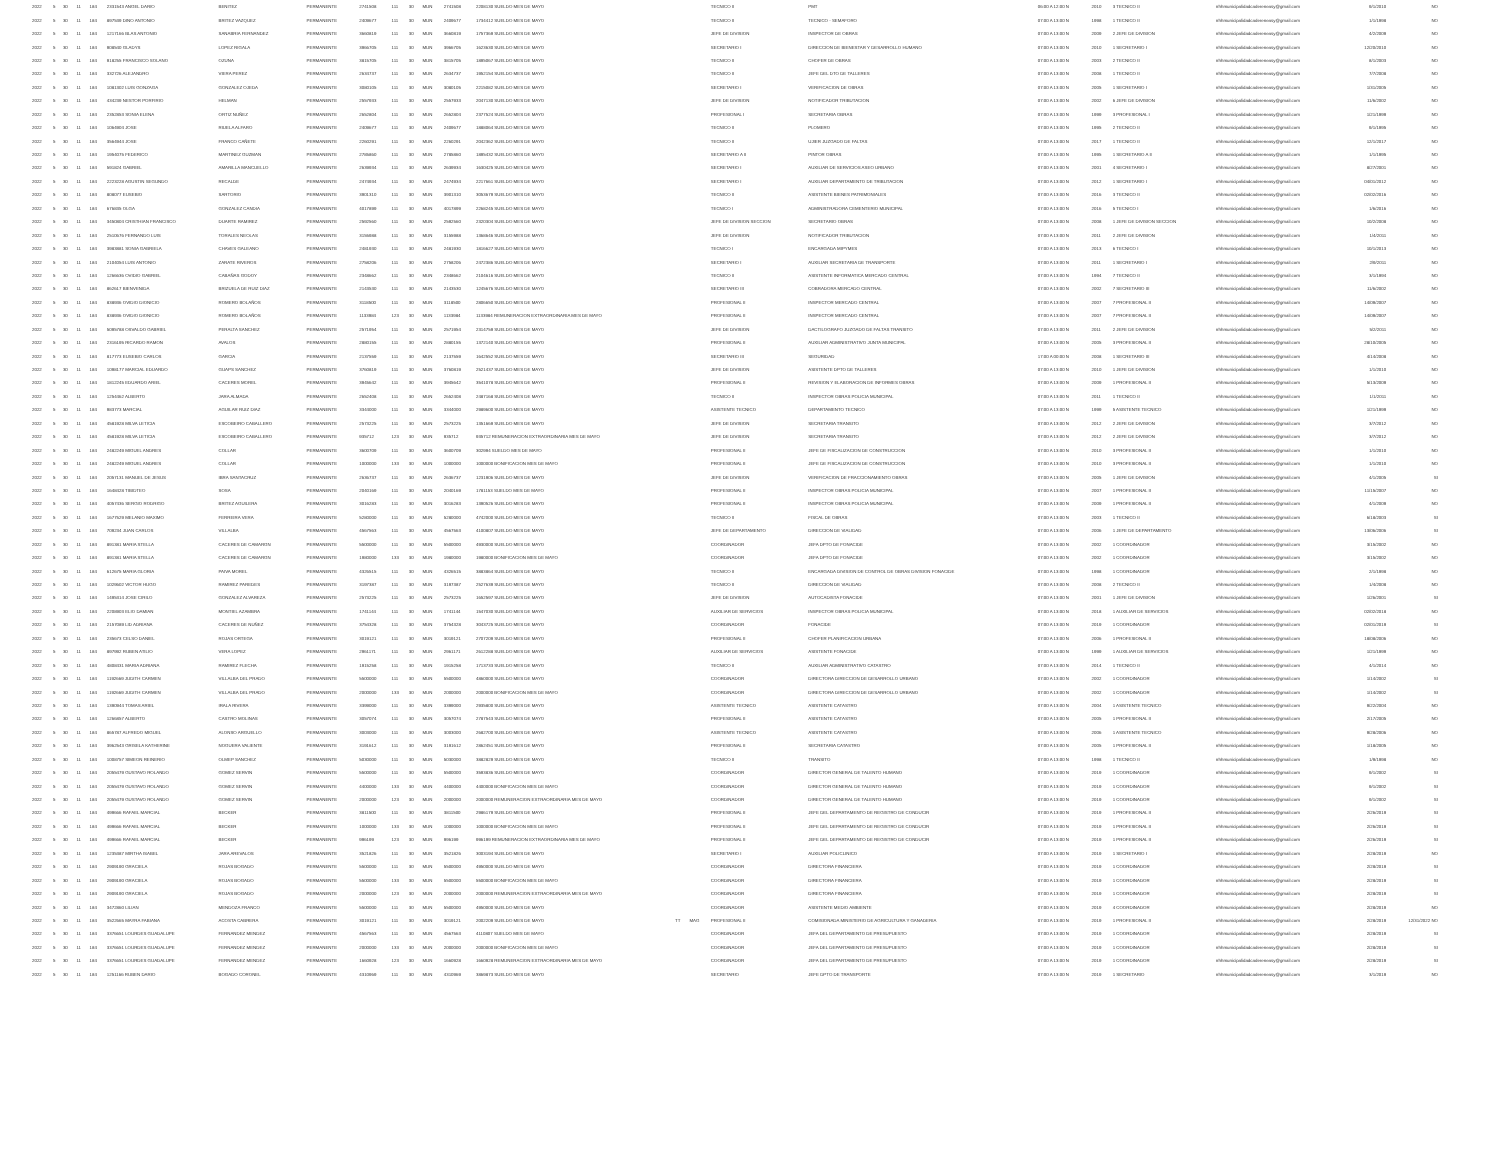| 2022 | 5 | 30 | 11 | 184 | 2331543 ANGEL DARIO | BENITEZ | PERMANENTE | 2741508 | 111 | 30 | MUN | 2741508 | 2208130 SUELDO MES DE MAYO | | | TECNICO II | PMT | 06:00 A 12:00 N | 2010 | 3 TECNICO II | rrhhmunicipalidadcadereneasy@gmail.com | 9/1/2010 | NO |
| 2022 | 5 | 30 | 11 | 184 | 897539 DINO ANTONIO | BRITEZ VAZQUEZ | PERMANENTE | 2409677 | 111 | 30 | MUN | 2409677 | 1734412 SUELDO MES DE MAYO | | | TECNICO II | TECNICO - SEMAFORO | 07:00 A 13:00 N | 1998 | 1 TECNICO II | rrhhmunicipalidadcadereneasy@gmail.com | 1/1/1998 | NO |
| 2022 | 5 | 30 | 11 | 184 | 1217166 BLAS ANTONIO | SANABRIA FERNANDEZ | PERMANENTE | 3660819 | 111 | 30 | MUN | 3660819 | 1757369 SUELDO MES DE MAYO | | | JEFE DE DIVISION | INSPECTOR DE OBRAS | 07:00 A 13:00 N | 2009 | 2 JEFE DE DIVISION | rrhhmunicipalidadcadereneasy@gmail.com | 4/2/2009 | NO |
| 2022 | 5 | 30 | 11 | 184 | 908540 GLADYS | LOPEZ RIGALA | PERMANENTE | 3966705 | 111 | 30 | MUN | 3966705 | 1623630 SUELDO MES DE MAYO | | | SECRETARIO I | DIRECCION DE BIENESTAR Y DESARROLLO HUMANO | 07:00 A 13:00 N | 2010 | 1 SECRETARIO I | rrhhmunicipalidadcadereneasy@gmail.com | 12/20/2010 | NO |
| 2022 | 5 | 30 | 11 | 184 | 918255 FRANCISCO SOLANO | OZUNA | PERMANENTE | 3815705 | 111 | 30 | MUN | 3815705 | 1895067 SUELDO MES DE MAYO | | | TECNICO II | CHOFER DE OBRAS | 07:00 A 13:00 N | 2003 | 2 TECNICO II | rrhhmunicipalidadcadereneasy@gmail.com | 8/1/2003 | NO |
| 2022 | 5 | 30 | 11 | 184 | 332726 ALEJANDRO | VIERA PEREZ | PERMANENTE | 2634737 | 111 | 30 | MUN | 2634737 | 1952154 SUELDO MES DE MAYO | | | TECNICO II | JEFE DEL DTO DE TALLERES | 07:00 A 13:00 N | 2008 | 1 TECNICO II | rrhhmunicipalidadcadereneasy@gmail.com | 7/7/2008 | NO |
| 2022 | 5 | 30 | 11 | 184 | 1081302 LUIS GONZAGA | GONZALEZ OJEDA | PERMANENTE | 3080105 | 111 | 30 | MUN | 3080105 | 2215082 SUELDO MES DE MAYO | | | SECRETARIO I | VERIFICACION DE OBRAS | 07:00 A 13:00 N | 2005 | 1 SECRETARIO I | rrhhmunicipalidadcadereneasy@gmail.com | 1/31/2005 | NO |
| 2022 | 5 | 30 | 11 | 184 | 434239 NESTOR PORFIRIO | HELMAN | PERMANENTE | 2557933 | 111 | 30 | MUN | 2557933 | 2047130 SUELDO MES DE MAYO | | | JEFE DE DIVISION | NOTIFICADOR TRIBUTACION | 07:00 A 13:00 N | 2002 | 6 JEFE DE DIVISION | rrhhmunicipalidadcadereneasy@gmail.com | 11/6/2002 | NO |
| 2022 | 5 | 30 | 11 | 184 | 2352853 SONIA ELENA | ORTIZ NUÑEZ | PERMANENTE | 2652804 | 111 | 30 | MUN | 2652804 | 2377524 SUELDO MES DE MAYO | | | PROFESIONAL I | SECRETARIA OBRAS | 07:00 A 13:00 N | 1999 | 3 PROFESIONAL I | rrhhmunicipalidadcadereneasy@gmail.com | 1/21/1999 | NO |
| 2022 | 5 | 30 | 11 | 184 | 1064904 JOSE | RIUELA ALFARO | PERMANENTE | 2409677 | 111 | 30 | MUN | 2409677 | 1888064 SUELDO MES DE MAYO | | | TECNICO II | PLOMERO | 07:00 A 13:00 N | 1995 | 2 TECNICO II | rrhhmunicipalidadcadereneasy@gmail.com | 9/1/1995 | NO |
| 2022 | 5 | 30 | 11 | 184 | 3564944 JOSE | FRANCO CAÑETE | PERMANENTE | 2260291 | 111 | 30 | MUN | 2260291 | 2042362 SUELDO MES DE MAYO | | | TECNICO II | UJIER JUZGADO DE FALTAS | 07:00 A 13:00 N | 2017 | 1 TECNICO II | rrhhmunicipalidadcadereneasy@gmail.com | 12/1/2017 | NO |
| 2022 | 5 | 30 | 11 | 184 | 1954075 FEDERICO | MARTINEZ GUZMAN | PERMANENTE | 2785860 | 111 | 30 | MUN | 2785860 | 1895432 SUELDO MES DE MAYO | | | SECRETARIO A II | PINTOR OBRAS | 07:00 A 13:00 N | 1995 | 1 SECRETARIO A II | rrhhmunicipalidadcadereneasy@gmail.com | 1/1/1995 | NO |
| 2022 | 5 | 30 | 11 | 184 | 591824 GABRIEL | AMARILLA MANCUELLO | PERMANENTE | 2639934 | 111 | 30 | MUN | 2639934 | 1630425 SUELDO MES DE MAYO | | | SECRETARIO I | AUXILIAR DE SERVICIOS ASEO URBANO | 07:00 A 13:00 N | 2001 | 4 SECRETARIO I | rrhhmunicipalidadcadereneasy@gmail.com | 8/27/2001 | NO |
| 2022 | 5 | 30 | 11 | 184 | 2223228 AGUSTIN SEGUNDO | RECALDE | PERMANENTE | 2474934 | 111 | 30 | MUN | 2474934 | 2217661 SUELDO MES DE MAYO | | | SECRETARIO I | AUXILIAR DEPARTAMENTO DE TRIBUTACION | 07:00 A 13:00 N | 2012 | 1 SECRETARIO I | rrhhmunicipalidadcadereneasy@gmail.com | 04/01/2012 | NO |
| 2022 | 5 | 30 | 11 | 184 | 808077 EUSEBIO | SARTORIO | PERMANENTE | 3901310 | 111 | 30 | MUN | 3901310 | 3053679 SUELDO MES DE MAYO | | | TECNICO II | ASISTENTE BIENES PATRIMONIALES | 07:00 A 13:00 N | 2016 | 3 TECNICO II | rrhhmunicipalidadcadereneasy@gmail.com | 02/02/2016 | NO |
| 2022 | 5 | 30 | 11 | 184 | 676835 OLGA | GONZALEZ CANDIA | PERMANENTE | 4017899 | 111 | 30 | MUN | 4017899 | 2268245 SUELDO MES DE MAYO | | | TECNICO I | ADMINISTRADORA CEMENTERIO MUNICIPAL | 07:00 A 13:00 N | 2016 | 5 TECNICO I | rrhhmunicipalidadcadereneasy@gmail.com | 1/6/2016 | NO |
| 2022 | 5 | 30 | 11 | 184 | 3450804 CRISTHIAN FRANCISCO | DUARTE RAMIREZ | PERMANENTE | 2592560 | 111 | 30 | MUN | 2592560 | 2320304 SUELDO MES DE MAYO | | | JEFE DE DIVISION SECCION | SECRETARIO OBRAS | 07:00 A 13:00 N | 2008 | 1 JEFE DE DIVISION SECCION | rrhhmunicipalidadcadereneasy@gmail.com | 10/2/2008 | NO |
| 2022 | 5 | 30 | 11 | 184 | 2510676 FERNANDO LUIS | TORALES NEOLAS | PERMANENTE | 3155988 | 111 | 30 | MUN | 3155988 | 1368646 SUELDO MES DE MAYO | | | JEFE DE DIVISION | NOTIFICADOR TRIBUTACION | 07:00 A 13:00 N | 2011 | 2 JEFE DE DIVISION | rrhhmunicipalidadcadereneasy@gmail.com | 1/4/2011 | NO |
| 2022 | 5 | 30 | 11 | 184 | 3983881 SONIA GABRIELA | CHAVES GALEANO | PERMANENTE | 2481930 | 111 | 30 | MUN | 2481930 | 1816627 SUELDO MES DE MAYO | | | TECNICO I | ENCARGADA MIPYMES | 07:00 A 13:00 N | 2013 | 6 TECNICO I | rrhhmunicipalidadcadereneasy@gmail.com | 10/1/2013 | NO |
| 2022 | 5 | 30 | 11 | 184 | 2104054 LUIS ANTONIO | ZARATE RIVEROS | PERMANENTE | 2758206 | 111 | 30 | MUN | 2758206 | 2472386 SUELDO MES DE MAYO | | | SECRETARIO I | AUXILIAR SECRETARIA DE TRANSPORTE | 07:00 A 13:00 N | 2011 | 1 SECRETARIO I | rrhhmunicipalidadcadereneasy@gmail.com | 2/9/2011 | NO |
| 2022 | 5 | 30 | 11 | 184 | 1266636 OVIDIO GABRIEL | CABAÑAS GODOY | PERMANENTE | 2348662 | 111 | 30 | MUN | 2348662 | 2104616 SUELDO MES DE MAYO | | | TECNICO II | ASISTENTE INFORMATICA MERCADO CENTRAL | 07:00 A 13:00 N | 1994 | 7 TECNICO II | rrhhmunicipalidadcadereneasy@gmail.com | 3/1/1994 | NO |
| 2022 | 5 | 30 | 11 | 184 | 862617 BIENVENIDA | BRIZUELA DE RUIZ DIAZ | PERMANENTE | 2143530 | 111 | 30 | MUN | 2143530 | 1245676 SUELDO MES DE MAYO | | | SECRETARIO III | COBRADORA MERCADO CENTRAL | 07:00 A 13:00 N | 2002 | 7 SECRETARIO III | rrhhmunicipalidadcadereneasy@gmail.com | 11/6/2002 | NO |
| 2022 | 5 | 30 | 11 | 184 | 838936 OVIDIO DIONICIO | ROMERO BOLAÑOS | PERMANENTE | 3118500 | 111 | 30 | MUN | 3118500 | 2806650 SUELDO MES DE MAYO | | | PROFESIONAL II | INSPECTOR MERCADO CENTRAL | 07:00 A 13:00 N | 2007 | 7 PROFESIONAL II | rrhhmunicipalidadcadereneasy@gmail.com | 14/09/2007 | NO |
| 2022 | 5 | 30 | 11 | 184 | 838936 OVIDIO DIONICIO | ROMERO BOLAÑOS | PERMANENTE | 1133984 | 123 | 30 | MUN | 1133984 | 1133984 REMUNERACION EXTRAORDINARIA MES DE MAYO | | | PROFESIONAL II | INSPECTOR MERCADO CENTRAL | 07:00 A 13:00 N | 2007 | 7 PROFESIONAL II | rrhhmunicipalidadcadereneasy@gmail.com | 14/09/2007 | NO |
| 2022 | 5 | 30 | 11 | 184 | 5095788 OSVALDO GABRIEL | PERALTA SANCHEZ | PERMANENTE | 2571954 | 111 | 30 | MUN | 2571954 | 2314759 SUELDO MES DE MAYO | | | JEFE DE DIVISION | DACTILOGRAFO JUZGADO DE FALTAS TRANSITO | 07:00 A 13:00 N | 2011 | 2 JEFE DE DIVISION | rrhhmunicipalidadcadereneasy@gmail.com | 5/2/2011 | NO |
| 2022 | 5 | 30 | 11 | 184 | 2316195 RICARDO RAMON | AVALOS | PERMANENTE | 2880155 | 111 | 30 | MUN | 2880155 | 1372140 SUELDO MES DE MAYO | | | PROFESIONAL II | AUXILIAR ADMINISTRATIVO JUNTA MUNICIPAL | 07:00 A 13:00 N | 2005 | 3 PROFESIONAL II | rrhhmunicipalidadcadereneasy@gmail.com | 28/10/2005 | NO |
| 2022 | 5 | 30 | 11 | 184 | 817773 EUSEBIO CARLOS | GARCIA | PERMANENTE | 2137559 | 111 | 30 | MUN | 2137559 | 1642552 SUELDO MES DE MAYO | | | SECRETARIO III | SEGURIDAD | 17:00 A 00:00 N | 2008 | 1 SECRETARIO III | rrhhmunicipalidadcadereneasy@gmail.com | 4/14/2008 | NO |
| 2022 | 5 | 30 | 11 | 184 | 1098177 MARCIAL EDUARDO | GUAPS SANCHEZ | PERMANENTE | 3760819 | 111 | 30 | MUN | 3760819 | 2521437 SUELDO MES DE MAYO | | | JEFE DE DIVISION | ASISTENTE DPTO DE TALLERES | 07:00 A 13:00 N | 2010 | 1 JEFE DE DIVISION | rrhhmunicipalidadcadereneasy@gmail.com | 1/1/2010 | NO |
| 2022 | 5 | 30 | 11 | 184 | 1812245 EDUARDO ARIEL | CACERES MOREL | PERMANENTE | 3945642 | 111 | 30 | MUN | 3945642 | 3541078 SUELDO MES DE MAYO | | | PROFESIONAL II | REVISION Y ELABORACION DE INFORMES OBRAS | 07:00 A 13:00 N | 2009 | 1 PROFESIONAL II | rrhhmunicipalidadcadereneasy@gmail.com | 5/13/2009 | NO |
| 2022 | 5 | 30 | 11 | 184 | 1254462 ALBERTO | JARA ALMADA | PERMANENTE | 2652408 | 111 | 30 | MUN | 2652408 | 2487168 SUELDO MES DE MAYO | | | TECNICO II | INSPECTOR OBRAS POLICIA MUNICIPAL | 07:00 A 13:00 N | 2011 | 1 TECNICO II | rrhhmunicipalidadcadereneasy@gmail.com | 1/1/2011 | NO |
| 2022 | 5 | 30 | 11 | 184 | 983773 MARCIAL | AGUILAR RUIZ DIAZ | PERMANENTE | 3344000 | 111 | 30 | MUN | 3344000 | 2989600 SUELDO MES DE MAYO | | | ASISTENTE TECNICO | DEPARTAMENTO TECNICO | 07:00 A 13:00 N | 1999 | 5 ASISTENTE TECNICO | rrhhmunicipalidadcadereneasy@gmail.com | 1/21/1999 | NO |
| 2022 | 5 | 30 | 11 | 184 | 4581928 MILVA LETICIA | ESCOBEIRO CABALLERO | PERMANENTE | 2573225 | 111 | 30 | MUN | 2573225 | 1351669 SUELDO MES DE MAYO | | | JEFE DE DIVISION | SECRETARIA TRANSITO | 07:00 A 13:00 N | 2012 | 2 JEFE DE DIVISION | rrhhmunicipalidadcadereneasy@gmail.com | 3/7/2012 | NO |
| 2022 | 5 | 30 | 11 | 184 | 4581928 MILVA LETICIA | ESCOBEIRO CABALLERO | PERMANENTE | 935712 | 123 | 30 | MUN | 935712 | 935712 REMUNERACION EXTRAORDINARIA MES DE MAYO | | | JEFE DE DIVISION | SECRETARIA TRANSITO | 07:00 A 13:00 N | 2012 | 2 JEFE DE DIVISION | rrhhmunicipalidadcadereneasy@gmail.com | 3/7/2012 | NO |
| 2022 | 5 | 30 | 11 | 184 | 2482249 MIGUEL ANDRES | COLLAR | PERMANENTE | 3600709 | 111 | 30 | MUN | 3600709 | 302994 SUELDO MES DE MAYO | | | PROFESIONAL II | JEFE DE FISCALIZACION DE CONSTRUCCION | 07:00 A 13:00 N | 2010 | 3 PROFESIONAL II | rrhhmunicipalidadcadereneasy@gmail.com | 1/1/2010 | NO |
| 2022 | 5 | 30 | 11 | 184 | 2482249 MIGUEL ANDRES | COLLAR | PERMANENTE | 1000000 | 133 | 30 | MUN | 1000000 | 1000000 BONIFICACION MES DE MAYO | | | PROFESIONAL II | JEFE DE FISCALIZACION DE CONSTRUCCION | 07:00 A 13:00 N | 2010 | 3 PROFESIONAL II | rrhhmunicipalidadcadereneasy@gmail.com | 1/1/2010 | NO |
| 2022 | 5 | 30 | 11 | 184 | 2057131 MANUEL DE JESUS | IBRA SANTACRUZ | PERMANENTE | 2636737 | 111 | 30 | MUN | 2636737 | 1231906 SUELDO MES DE MAYO | | | JEFE DE DIVISION | VERIFICACION DE FRACCIONAMIENTO OBRAS | 07:00 A 13:00 N | 2005 | 1 JEFE DE DIVISION | rrhhmunicipalidadcadereneasy@gmail.com | 4/1/2005 | SI |
| 2022 | 5 | 30 | 11 | 184 | 1648428 TIBIDTEO | SOSA | PERMANENTE | 2040169 | 111 | 30 | MUN | 2040169 | 1781153 SUELDO MES DE MAYO | | | PROFESIONAL II | INSPECTOR OBRAS POLICIA MUNICIPAL | 07:00 A 13:00 N | 2007 | 1 PROFESIONAL II | rrhhmunicipalidadcadereneasy@gmail.com | 11/15/2007 | NO |
| 2022 | 5 | 30 | 11 | 184 | 4057436 SERGIO RODRIGO | BRITEZ AGUILERA | PERMANENTE | 3016283 | 111 | 30 | MUN | 3016283 | 1390526 SUELDO MES DE MAYO | | | PROFESIONAL II | INSPECTOR OBRAS POLICIA MUNICIPAL | 07:00 A 13:00 N | 2009 | 1 PROFESIONAL II | rrhhmunicipalidadcadereneasy@gmail.com | 4/1/2009 | NO |
| 2022 | 5 | 30 | 11 | 184 | 1677529 MELANIO MAXIMO | FERREIRA VERA | PERMANENTE | 5280000 | 111 | 30 | MUN | 5280000 | 4742000 SUELDO MES DE MAYO | | | TECNICO II | FISCAL DE OBRAS | 07:00 A 13:00 N | 2003 | 1 TECNICO II | rrhhmunicipalidadcadereneasy@gmail.com | 6/18/2003 | SI |
| 2022 | 5 | 30 | 11 | 184 | 709234 JUAN CARLOS | VILLALBA | PERMANENTE | 4567563 | 111 | 30 | MUN | 4567563 | 4100807 SUELDO MES DE MAYO | | | JEFE DE DEPARTAMENTO | DIRECCION DE VIALIDAD | 07:00 A 13:00 N | 2006 | 1 JEFE DE DEPARTAMENTO | rrhhmunicipalidadcadereneasy@gmail.com | 13/06/2006 | SI |
| 2022 | 5 | 30 | 11 | 184 | 891381 MARIA STELLA | CACERES DE CAMARGN | PERMANENTE | 5500000 | 111 | 30 | MUN | 5500000 | 4930000 SUELDO MES DE MAYO | | | COORDINADOR | JEFA DPTO DE FONACIDE | 07:00 A 13:00 N | 2002 | 1 COORDINADOR | rrhhmunicipalidadcadereneasy@gmail.com | 3/15/2002 | NO |
| 2022 | 5 | 30 | 11 | 184 | 891381 MARIA STELLA | CACERES DE CAMARGN | PERMANENTE | 1980000 | 133 | 30 | MUN | 1980000 | 1980000 BONIFICACION MES DE MAYO | | | COORDINADOR | JEFA DPTO DE FONACIDE | 07:00 A 13:00 N | 2002 | 1 COORDINADOR | rrhhmunicipalidadcadereneasy@gmail.com | 3/15/2002 | NO |
| 2022 | 5 | 30 | 11 | 184 | 612675 MARIA GLORIA | PAIVA MOREL | PERMANENTE | 4326515 | 111 | 30 | MUN | 4326515 | 3883864 SUELDO MES DE MAYO | | | TECNICO II | ENCARGADA DIVISION DE CONTROL DE OBRAS DIVISION FONACIDE | 07:00 A 13:00 N | 1998 | 1 COORDINADOR | rrhhmunicipalidadcadereneasy@gmail.com | 2/1/1998 | NO |
| 2022 | 5 | 30 | 11 | 184 | 1029602 VICTOR HUGO | RAMIREZ PAREDES | PERMANENTE | 3197387 | 111 | 30 | MUN | 3197387 | 2527639 SUELDO MES DE MAYO | | | TECNICO II | DIRECCION DE VIALIDAD | 07:00 A 13:00 N | 2008 | 2 TECNICO II | rrhhmunicipalidadcadereneasy@gmail.com | 1/4/2008 | NO |
| 2022 | 5 | 30 | 11 | 184 | 1495314 JOSE CIRILO | GONZALEZ ALVAREZA | PERMANENTE | 2573225 | 111 | 30 | MUN | 2573225 | 1652597 SUELDO MES DE MAYO | | | JEFE DE DIVISION | AUTOCADISTA FONACIDE | 07:00 A 13:00 N | 2001 | 1 JEFE DE DIVISION | rrhhmunicipalidadcadereneasy@gmail.com | 1/26/2001 | SI |
| 2022 | 5 | 30 | 11 | 184 | 2208903 ELIO DAMIAN | MONTIEL AZAMBRA | PERMANENTE | 1741144 | 111 | 30 | MUN | 1741144 | 1547030 SUELDO MES DE MAYO | | | AUXILIAR DE SERVICIOS | INSPECTOR OBRAS POLICIA MUNICIPAL | 07:00 A 13:00 N | 2018 | 1 AUXILIAR DE SERVICIOS | rrhhmunicipalidadcadereneasy@gmail.com | 02/02/2018 | NO |
| 2022 | 5 | 30 | 11 | 184 | 2157089 LID ADRIANA | CACERES DE NUÑEZ | PERMANENTE | 3754328 | 111 | 30 | MUN | 3754328 | 3043725 SUELDO MES DE MAYO | | | COORDINADOR | FONACIDE | 07:00 A 13:00 N | 2019 | 1 COORDINADOR | rrhhmunicipalidadcadereneasy@gmail.com | 02/01/2019 | SI |
| 2022 | 5 | 30 | 11 | 184 | 235673 CELSO DANIEL | ROJAS ORTEGA | PERMANENTE | 3019121 | 111 | 30 | MUN | 3019121 | 2707209 SUELDO MES DE MAYO | | | PROFESIONAL II | CHOFER PLANIFICACION URBANA | 07:00 A 13:00 N | 2006 | 1 PROFESIONAL II | rrhhmunicipalidadcadereneasy@gmail.com | 18/08/2006 | NO |
| 2022 | 5 | 30 | 11 | 184 | 897992 RUBEN ATILIO | VERA LOPEZ | PERMANENTE | 2961171 | 111 | 30 | MUN | 2961171 | 2612288 SUELDO MES DE MAYO | | | AUXILIAR DE SERVICIOS | ASISTENTE FONACIDE | 07:00 A 13:00 N | 1999 | 1 AUXILIAR DE SERVICIOS | rrhhmunicipalidadcadereneasy@gmail.com | 1/21/1999 | NO |
| 2022 | 5 | 30 | 11 | 184 | 4808431 MARIA ADRIANA | RAMIREZ FLECHA | PERMANENTE | 1915258 | 111 | 30 | MUN | 1915258 | 1713733 SUELDO MES DE MAYO | | | TECNICO II | AUXILIAR ADMINISTRATIVO CATASTRO | 07:00 A 13:00 N | 2014 | 1 TECNICO II | rrhhmunicipalidadcadereneasy@gmail.com | 4/1/2014 | NO |
| 2022 | 5 | 30 | 11 | 184 | 1192669 JUDITH CARMEN | VILLALBA DEL PRADO | PERMANENTE | 5500000 | 111 | 30 | MUN | 5500000 | 4860000 SUELDO MES DE MAYO | | | COORDINADOR | DIRECTORA DIRECCION DE DESARROLLO URBANO | 07:00 A 13:00 N | 2002 | 1 COORDINADOR | rrhhmunicipalidadcadereneasy@gmail.com | 1/14/2002 | SI |
| 2022 | 5 | 30 | 11 | 184 | 1192669 JUDITH CARMEN | VILLALBA DEL PRADO | PERMANENTE | 2000000 | 133 | 30 | MUN | 2000000 | 2000000 BONIFICACION MES DE MAYO | | | COORDINADOR | DIRECTORA DIRECCION DE DESARROLLO URBANO | 07:00 A 13:00 N | 2002 | 1 COORDINADOR | rrhhmunicipalidadcadereneasy@gmail.com | 1/14/2002 | SI |
| 2022 | 5 | 30 | 11 | 184 | 1390944 TOMAS ARIEL | IRALA RIVERA | PERMANENTE | 3399000 | 111 | 30 | MUN | 3399000 | 2935800 SUELDO MES DE MAYO | | | ASISTENTE TECNICO | ASISTENTE CATASTRO | 07:00 A 13:00 N | 2004 | 1 ASISTENTE TECNICO | rrhhmunicipalidadcadereneasy@gmail.com | 9/22/2004 | NO |
| 2022 | 5 | 30 | 11 | 184 | 1266857 ALBERTO | CASTRO MOLINAS | PERMANENTE | 3057074 | 111 | 30 | MUN | 3057074 | 2787543 SUELDO MES DE MAYO | | | PROFESIONAL II | ASISTENTE CATASTRO | 07:00 A 13:00 N | 2005 | 1 PROFESIONAL II | rrhhmunicipalidadcadereneasy@gmail.com | 2/17/2005 | NO |
| 2022 | 5 | 30 | 11 | 184 | 865787 ALFREDO MIGUEL | ALONSO ARGUELLO | PERMANENTE | 3003000 | 111 | 30 | MUN | 3003000 | 2682700 SUELDO MES DE MAYO | | | ASISTENTE TECNICO | ASISTENTE CATASTRO | 07:00 A 13:00 N | 2006 | 1 ASISTENTE TECNICO | rrhhmunicipalidadcadereneasy@gmail.com | 9/28/2006 | NO |
| 2022 | 5 | 30 | 11 | 184 | 3962543 GRISELA KATHERINE | NOGUERA VALIENTE | PERMANENTE | 3191612 | 111 | 30 | MUN | 3191612 | 2862451 SUELDO MES DE MAYO | | | PROFESIONAL II | SECRETARIA CATASTRO | 07:00 A 13:00 N | 2005 | 1 PROFESIONAL II | rrhhmunicipalidadcadereneasy@gmail.com | 1/18/2005 | NO |
| 2022 | 5 | 30 | 11 | 184 | 1008757 SIMEON REINERIO | OLMEP SANCHEZ | PERMANENTE | 5030000 | 111 | 30 | MUN | 5030000 | 3882829 SUELDO MES DE MAYO | | | TECNICO II | TRANSITO | 07:00 A 13:00 N | 1998 | 1 TECNICO II | rrhhmunicipalidadcadereneasy@gmail.com | 1/9/1998 | NO |
| 2022 | 5 | 30 | 11 | 184 | 2055479 GUSTAVO ROLANDO | GOMEZ SERVIN | PERMANENTE | 5500000 | 111 | 30 | MUN | 5500000 | 3593836 SUELDO MES DE MAYO | | | COORDINADOR | DIRECTOR GENERAL DE TALENTO HUMANO | 07:00 A 13:00 N | 2019 | 1 COORDINADOR | rrhhmunicipalidadcadereneasy@gmail.com | 9/1/2002 | SI |
| 2022 | 5 | 30 | 11 | 184 | 2055479 GUSTAVO ROLANDO | GOMEZ SERVIN | PERMANENTE | 4400000 | 133 | 30 | MUN | 4400000 | 4400000 BONIFICACION MES DE MAYO | | | COORDINADOR | DIRECTOR GENERAL DE TALENTO HUMANO | 07:00 A 13:00 N | 2019 | 1 COORDINADOR | rrhhmunicipalidadcadereneasy@gmail.com | 9/1/2002 | SI |
| 2022 | 5 | 30 | 11 | 184 | 2055479 GUSTAVO ROLANDO | GOMEZ SERVIN | PERMANENTE | 2000000 | 123 | 30 | MUN | 2000000 | 2000000 REMUNERACION EXTRAORDINARIA MES DE MAYO | | | COORDINADOR | DIRECTOR GENERAL DE TALENTO HUMANO | 07:00 A 13:00 N | 2019 | 1 COORDINADOR | rrhhmunicipalidadcadereneasy@gmail.com | 9/1/2002 | SI |
| 2022 | 5 | 30 | 11 | 184 | 499666 RAFAEL MARCIAL | BECKER | PERMANENTE | 3811500 | 111 | 30 | MUN | 3811500 | 2986179 SUELDO MES DE MAYO | | | PROFESIONAL II | JEFE DEL DEPARTAMENTO DE REGISTRO DE CONDUCIR | 07:00 A 13:00 N | 2019 | 1 PROFESIONAL II | rrhhmunicipalidadcadereneasy@gmail.com | 2/26/2019 | SI |
| 2022 | 5 | 30 | 11 | 184 | 499666 RAFAEL MARCIAL | BECKER | PERMANENTE | 1000000 | 133 | 30 | MUN | 1000000 | 1000000 BONIFICACION MES DE MAYO | | | PROFESIONAL II | JEFE DEL DEPARTAMENTO DE REGISTRO DE CONDUCIR | 07:00 A 13:00 N | 2019 | 1 PROFESIONAL II | rrhhmunicipalidadcadereneasy@gmail.com | 2/26/2019 | SI |
| 2022 | 5 | 30 | 11 | 184 | 499666 RAFAEL MARCIAL | BECKER | PERMANENTE | 996199 | 123 | 30 | MUN | 996199 | 996199 REMUNERACION EXTRAORDINARIA MES DE MAYO | | | PROFESIONAL II | JEFE DEL DEPARTAMENTO DE REGISTRO DE CONDUCIR | 07:00 A 13:00 N | 2019 | 1 PROFESIONAL II | rrhhmunicipalidadcadereneasy@gmail.com | 2/26/2019 | SI |
| 2022 | 5 | 30 | 11 | 184 | 1235387 MIRTHA ISABEL | JARA AREVALOS | PERMANENTE | 3521826 | 111 | 30 | MUN | 3521826 | 3003194 SUELDO MES DE MAYO | | | SECRETARIO I | AUXILIAR POLICLINICO | 07:00 A 13:00 N | 2019 | 1 SECRETARIO I | rrhhmunicipalidadcadereneasy@gmail.com | 2/28/2019 | NO |
| 2022 | 5 | 30 | 11 | 184 | 2909190 GRACIELA | ROJAS BOGADO | PERMANENTE | 5500000 | 111 | 30 | MUN | 5500000 | 4950000 SUELDO MES DE MAYO | | | COORDINADOR | DIRECTORA FINANCIERA | 07:00 A 13:00 N | 2019 | 1 COORDINADOR | rrhhmunicipalidadcadereneasy@gmail.com | 2/28/2019 | SI |
| 2022 | 5 | 30 | 11 | 184 | 2909190 GRACIELA | ROJAS BOGADO | PERMANENTE | 5500000 | 133 | 30 | MUN | 5500000 | 5500000 BONIFICACION MES DE MAYO | | | COORDINADOR | DIRECTORA FINANCIERA | 07:00 A 13:00 N | 2019 | 1 COORDINADOR | rrhhmunicipalidadcadereneasy@gmail.com | 2/28/2019 | SI |
| 2022 | 5 | 30 | 11 | 184 | 2909190 GRACIELA | ROJAS BOGADO | PERMANENTE | 2000000 | 123 | 30 | MUN | 2000000 | 2000000 REMUNERACION EXTRAORDINARIA MES DE MAYO | | | COORDINADOR | DIRECTORA FINANCIERA | 07:00 A 13:00 N | 2019 | 1 COORDINADOR | rrhhmunicipalidadcadereneasy@gmail.com | 2/28/2019 | SI |
| 2022 | 5 | 30 | 11 | 184 | 3472860 LILIAN | MENDOZA FRANCO | PERMANENTE | 5500000 | 111 | 30 | MUN | 5500000 | 4950000 SUELDO MES DE MAYO | | | COORDINADOR | ASISTENTE MEDIO AMBIENTE | 07:00 A 13:00 N | 2019 | 4 COORDINADOR | rrhhmunicipalidadcadereneasy@gmail.com | 2/28/2019 | NO |
| 2022 | 5 | 30 | 11 | 184 | 3522665 MAYRA FABIANA | ACOSTA CABRERA | PERMANENTE | 3019121 | 111 | 30 | MUN | 3019121 | 2002209 SUELDO MES DE MAYO | TT | MAG | PROFESIONAL II | COMISIONADA MINISTERIO DE AGRICULTURA Y GANADERIA | 07:00 A 13:00 N | 2019 | 1 PROFESIONAL II | rrhhmunicipalidadcadereneasy@gmail.com | 2/28/2019 | 12/31/2022 NO |
| 2022 | 5 | 30 | 11 | 184 | 3376651 LOURDES GUADALUPE | FERNANDEZ MENDEZ | PERMANENTE | 4567563 | 111 | 30 | MUN | 4567563 | 4110807 SUELDO MES DE MAYO | | | COORDINADOR | JEFA DEL DEPARTAMENTO DE PRESUPUESTO | 07:00 A 13:00 N | 2019 | 1 COORDINADOR | rrhhmunicipalidadcadereneasy@gmail.com | 2/28/2019 | SI |
| 2022 | 5 | 30 | 11 | 184 | 3376651 LOURDES GUADALUPE | FERNANDEZ MENDEZ | PERMANENTE | 2000000 | 133 | 30 | MUN | 2000000 | 2000000 BONIFICACION MES DE MAYO | | | COORDINADOR | JEFA DEL DEPARTAMENTO DE PRESUPUESTO | 07:00 A 13:00 N | 2019 | 1 COORDINADOR | rrhhmunicipalidadcadereneasy@gmail.com | 2/28/2019 | SI |
| 2022 | 5 | 30 | 11 | 184 | 3376651 LOURDES GUADALUPE | FERNANDEZ MENDEZ | PERMANENTE | 1660928 | 123 | 30 | MUN | 1660928 | 1660928 REMUNERACION EXTRAORDINARIA MES DE MAYO | | | COORDINADOR | JEFA DEL DEPARTAMENTO DE PRESUPUESTO | 07:00 A 13:00 N | 2019 | 1 COORDINADOR | rrhhmunicipalidadcadereneasy@gmail.com | 2/28/2019 | SI |
| 2022 | 5 | 30 | 11 | 184 | 1251166 RUBEN DARIO | BOGADO CORONEL | PERMANENTE | 4310969 | 111 | 30 | MUN | 4310969 | 3869873 SUELDO MES DE MAYO | | | SECRETARIO | JEFE DPTO DE TRANSPORTE | 07:00 A 13:00 N | 2019 | 1 SECRETARIO | rrhhmunicipalidadcadereneasy@gmail.com | 3/1/2019 | NO |